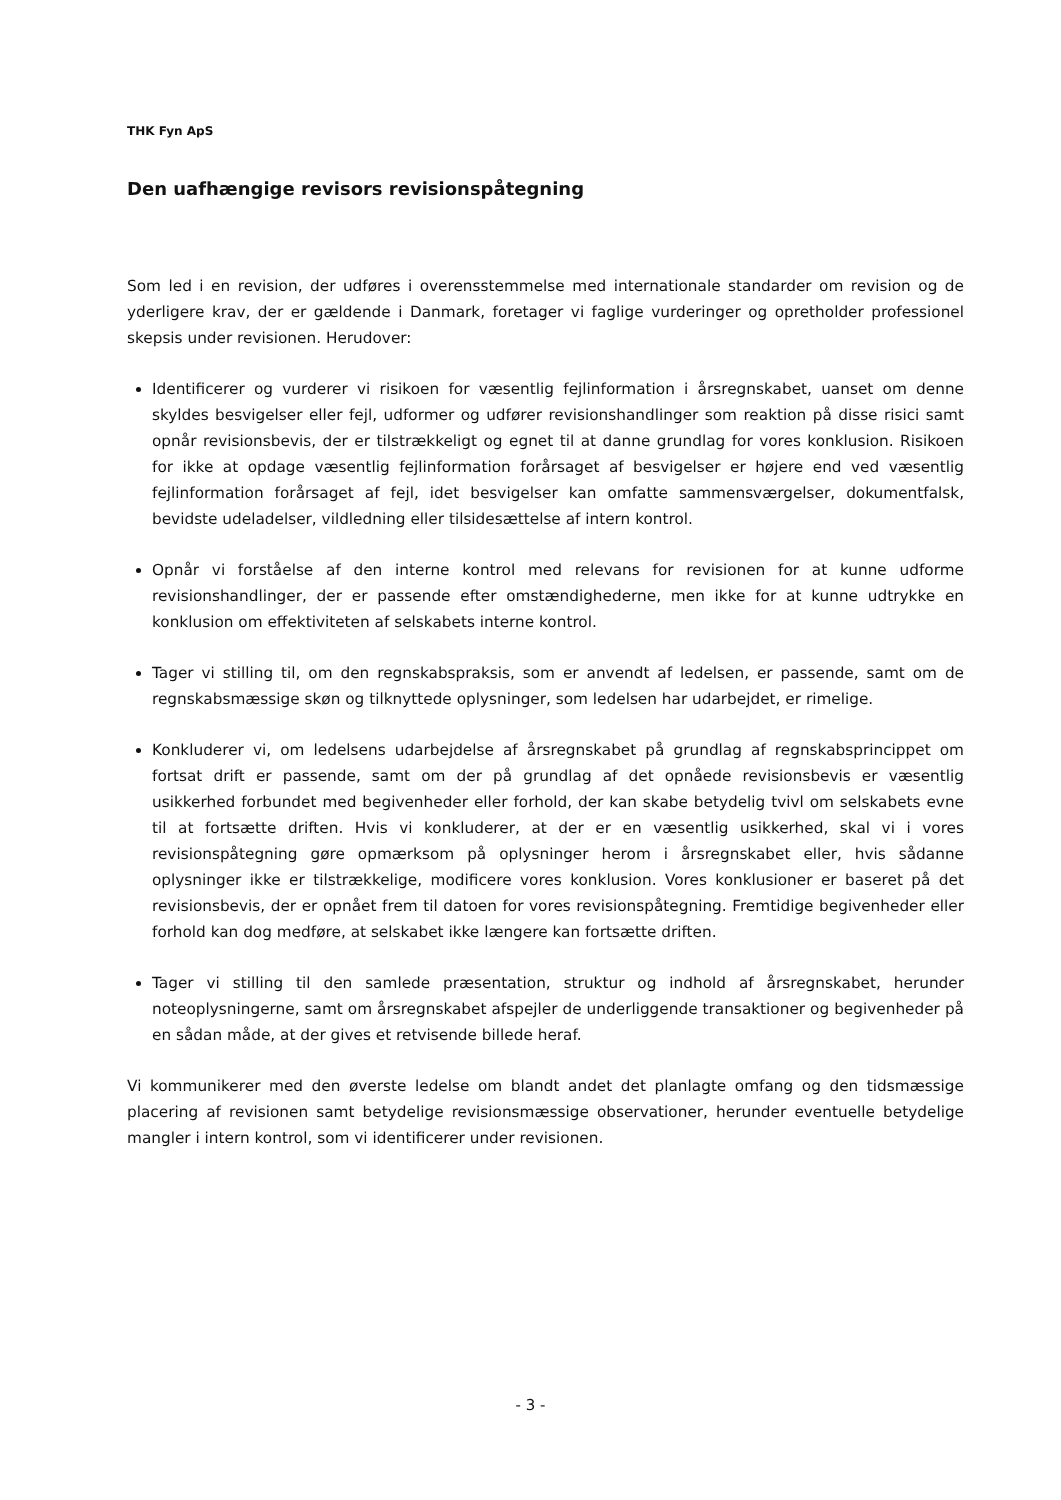THK Fyn ApS
Den uafhængige revisors revisionspåtegning
Som led i en revision, der udføres i overensstemmelse med internationale standarder om revision og de yderligere krav, der er gældende i Danmark, foretager vi faglige vurderinger og opretholder professionel skepsis under revisionen. Herudover:
Identificerer og vurderer vi risikoen for væsentlig fejlinformation i årsregnskabet, uanset om denne skyldes besvigelser eller fejl, udformer og udfører revisionshandlinger som reaktion på disse risici samt opnår revisionsbevis, der er tilstrækkeligt og egnet til at danne grundlag for vores konklusion. Risikoen for ikke at opdage væsentlig fejlinformation forårsaget af besvigelser er højere end ved væsentlig fejlinformation forårsaget af fejl, idet besvigelser kan omfatte sammensværgelser, dokumentfalsk, bevidste udeladelser, vildledning eller tilsidesættelse af intern kontrol.
Opnår vi forståelse af den interne kontrol med relevans for revisionen for at kunne udforme revisionshandlinger, der er passende efter omstændighederne, men ikke for at kunne udtrykke en konklusion om effektiviteten af selskabets interne kontrol.
Tager vi stilling til, om den regnskabspraksis, som er anvendt af ledelsen, er passende, samt om de regnskabsmæssige skøn og tilknyttede oplysninger, som ledelsen har udarbejdet, er rimelige.
Konkluderer vi, om ledelsens udarbejdelse af årsregnskabet på grundlag af regnskabsprincippet om fortsat drift er passende, samt om der på grundlag af det opnåede revisionsbevis er væsentlig usikkerhed forbundet med begivenheder eller forhold, der kan skabe betydelig tvivl om selskabets evne til at fortsætte driften. Hvis vi konkluderer, at der er en væsentlig usikkerhed, skal vi i vores revisionspåtegning gøre opmærksom på oplysninger herom i årsregnskabet eller, hvis sådanne oplysninger ikke er tilstrækkelige, modificere vores konklusion. Vores konklusioner er baseret på det revisionsbevis, der er opnået frem til datoen for vores revisionspåtegning. Fremtidige begivenheder eller forhold kan dog medføre, at selskabet ikke længere kan fortsætte driften.
Tager vi stilling til den samlede præsentation, struktur og indhold af årsregnskabet, herunder noteoplysningerne, samt om årsregnskabet afspejler de underliggende transaktioner og begivenheder på en sådan måde, at der gives et retvisende billede heraf.
Vi kommunikerer med den øverste ledelse om blandt andet det planlagte omfang og den tidsmæssige placering af revisionen samt betydelige revisionsmæssige observationer, herunder eventuelle betydelige mangler i intern kontrol, som vi identificerer under revisionen.
- 3 -